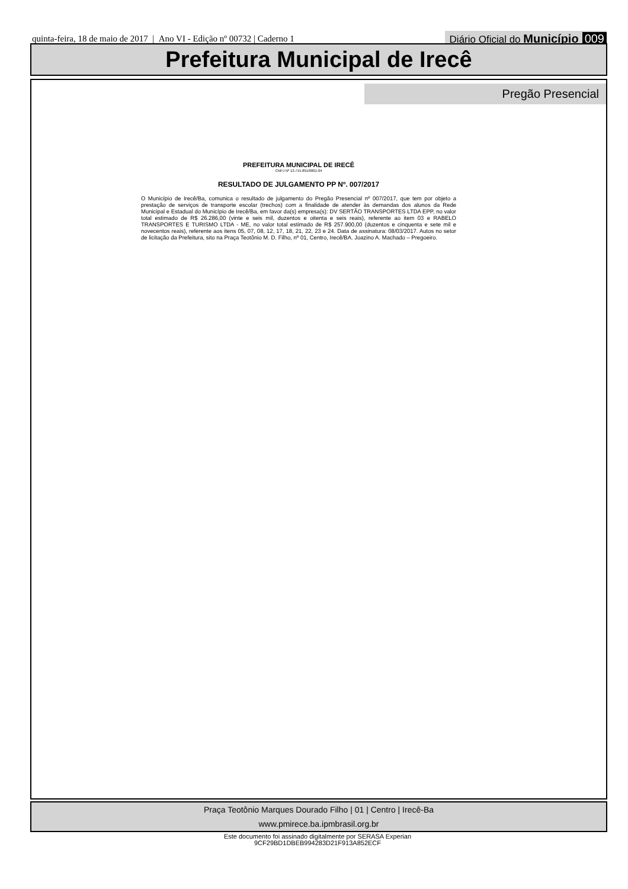quinta-feira, 18 de maio de 2017 | Ano VI - Edição nº 00732 | Caderno 1 Diário Oficial do Município 009
Prefeitura Municipal de Irecê
Pregão Presencial
PREFEITURA MUNICIPAL DE IRECÊ
CNPJ Nº 13.715.891/0001-04
RESULTADO DE JULGAMENTO PP Nº. 007/2017
O Município de Irecê/Ba, comunica o resultado de julgamento do Pregão Presencial nº 007/2017, que tem por objeto a prestação de serviços de transporte escolar (trechos) com a finalidade de atender às demandas dos alunos da Rede Municipal e Estadual do Município de Irecê/Ba, em favor da(s) empresa(s): DV SERTÃO TRANSPORTES LTDA EPP, no valor total estimado de R$ 26.286,00 (vinte e seis mil, duzentos e oitenta e seis reais), referente ao item 03 e RABELO TRANSPORTES E TURISMO LTDA - ME, no valor total estimado de R$ 257.900,00 (duzentos e cinquenta e sete mil e novecentos reais), referente aos itens 05, 07, 08, 12, 17, 18, 21, 22, 23 e 24. Data de assinatura: 08/03/2017. Autos no setor de licitação da Prefeitura, sito na Praça Teotônio M. D. Filho, nº 01, Centro, Irecê/BA. Joazino A. Machado – Pregoeiro.
Praça Teotônio Marques Dourado Filho | 01 | Centro | Irecê-Ba
www.pmirece.ba.ipmbrasil.org.br
Este documento foi assinado digitalmente por SERASA Experian
9CF29BD1DBEB994283D21F913A852ECF